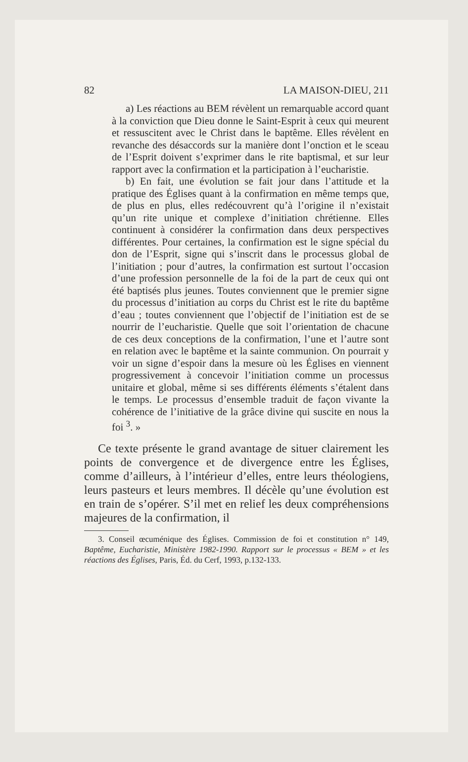82 LA MAISON-DIEU, 211
a) Les réactions au BEM révèlent un remarquable accord quant à la conviction que Dieu donne le Saint-Esprit à ceux qui meurent et ressuscitent avec le Christ dans le baptême. Elles révèlent en revanche des désaccords sur la manière dont l’onction et le sceau de l’Esprit doivent s’exprimer dans le rite baptismal, et sur leur rapport avec la confirmation et la participation à l’eucharistie.
b) En fait, une évolution se fait jour dans l’attitude et la pratique des Églises quant à la confirmation en même temps que, de plus en plus, elles redécouvrent qu’à l’origine il n’existait qu’un rite unique et complexe d’initiation chrétienne. Elles continuent à considérer la confirmation dans deux perspectives différentes. Pour certaines, la confirmation est le signe spécial du don de l’Esprit, signe qui s’inscrit dans le processus global de l’initiation ; pour d’autres, la confirmation est surtout l’occasion d’une profession personnelle de la foi de la part de ceux qui ont été baptisés plus jeunes. Toutes conviennent que le premier signe du processus d’initiation au corps du Christ est le rite du baptême d’eau ; toutes conviennent que l’objectif de l’initiation est de se nourrir de l’eucharistie. Quelle que soit l’orientation de chacune de ces deux conceptions de la confirmation, l’une et l’autre sont en relation avec le baptême et la sainte communion. On pourrait y voir un signe d’espoir dans la mesure où les Églises en viennent progressivement à concevoir l’initiation comme un processus unitaire et global, même si ses différents éléments s’étalent dans le temps. Le processus d’ensemble traduit de façon vivante la cohérence de l’initiative de la grâce divine qui suscite en nous la foi <sup>3</sup>. »
Ce texte présente le grand avantage de situer clairement les points de convergence et de divergence entre les Églises, comme d’ailleurs, à l’intérieur d’elles, entre leurs théologiens, leurs pasteurs et leurs membres. Il décèle qu’une évolution est en train de s’opérer. S’il met en relief les deux compréhensions majeures de la confirmation, il
3. Conseil œcuménique des Églises. Commission de foi et constitution n° 149, Baptême, Eucharistie, Ministère 1982-1990. Rapport sur le processus « BEM » et les réactions des Églises, Paris, Éd. du Cerf, 1993, p.132-133.